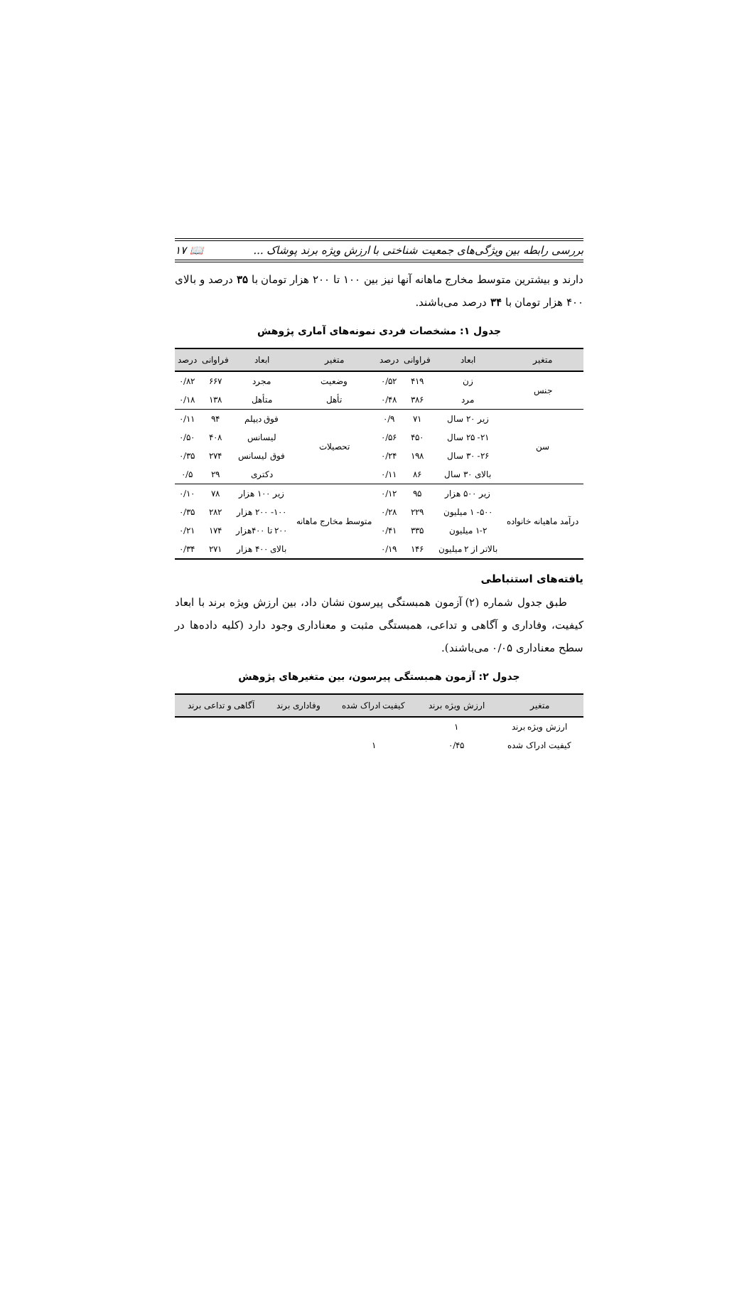بررسی رابطه بین ویژگی‌های جمعیت شناختی با ارزش ویژه برند پوشاک ... 📖 ۱۷
دارند و بیشترین متوسط مخارج ماهانه آنها نیز بین ۱۰۰ تا ۲۰۰ هزار تومان با ۳۵ درصد و بالای ۴۰۰ هزار تومان با ۳۴ درصد می‌باشند.
جدول ۱: مشخصات فردی نمونه‌های آماری پژوهش
| متغیر | ابعاد | فراوانی | درصد | متغیر | ابعاد | فراوانی | درصد |
| --- | --- | --- | --- | --- | --- | --- | --- |
| جنس | زن | ۴۱۹ | ۰/۵۲ | وضعیت | مجرد | ۶۶۷ | ۰/۸۲ |
| | مرد | ۳۸۶ | ۰/۴۸ | تأهل | متأهل | ۱۳۸ | ۰/۱۸ |
| سن | زیر ۲۰ سال | ۷۱ | ۰/۹ | تحصیلات | فوق دیپلم | ۹۴ | ۰/۱۱ |
| | ۲۱- ۲۵ سال | ۴۵۰ | ۰/۵۶ | | لیسانس | ۴۰۸ | ۰/۵۰ |
| | ۲۶- ۳۰ سال | ۱۹۸ | ۰/۲۴ | | فوق لیسانس | ۲۷۴ | ۰/۳۵ |
| | بالای ۳۰ سال | ۸۶ | ۰/۱۱ | | دکتری | ۲۹ | ۰/۵ |
| درآمد ماهیانه خانواده | زیر ۵۰۰ هزار | ۹۵ | ۰/۱۲ | متوسط مخارج ماهانه | زیر ۱۰۰ هزار | ۷۸ | ۰/۱۰ |
| | ۵۰۰- ۱ میلیون | ۲۲۹ | ۰/۲۸ | | ۱۰۰- ۲۰۰ هزار | ۲۸۲ | ۰/۳۵ |
| | ۱-۲ میلیون | ۳۳۵ | ۰/۴۱ | | ۲۰۰ تا ۴۰۰هزار | ۱۷۴ | ۰/۲۱ |
| | بالاتر از ۲ میلیون | ۱۴۶ | ۰/۱۹ | | بالای ۴۰۰ هزار | ۲۷۱ | ۰/۳۴ |
یافته‌های استنباطی
طبق جدول شماره (۲) آزمون همبستگی پیرسون نشان داد، بین ارزش ویژه برند با ابعاد کیفیت، وفاداری و آگاهی و تداعی، همبستگی مثبت و معناداری وجود دارد (کلیه داده‌ها در سطح معناداری ۰/۰۵ می‌باشند).
جدول ۲: آزمون همبستگی پیرسون، بین متغیرهای پژوهش
| متغیر | ارزش ویژه برند | کیفیت ادراک شده | وفاداری برند | آگاهی و تداعی برند |
| --- | --- | --- | --- | --- |
| ارزش ویژه برند | ۱ | | | |
| کیفیت ادراک شده | ۰/۴۵ | ۱ | | |